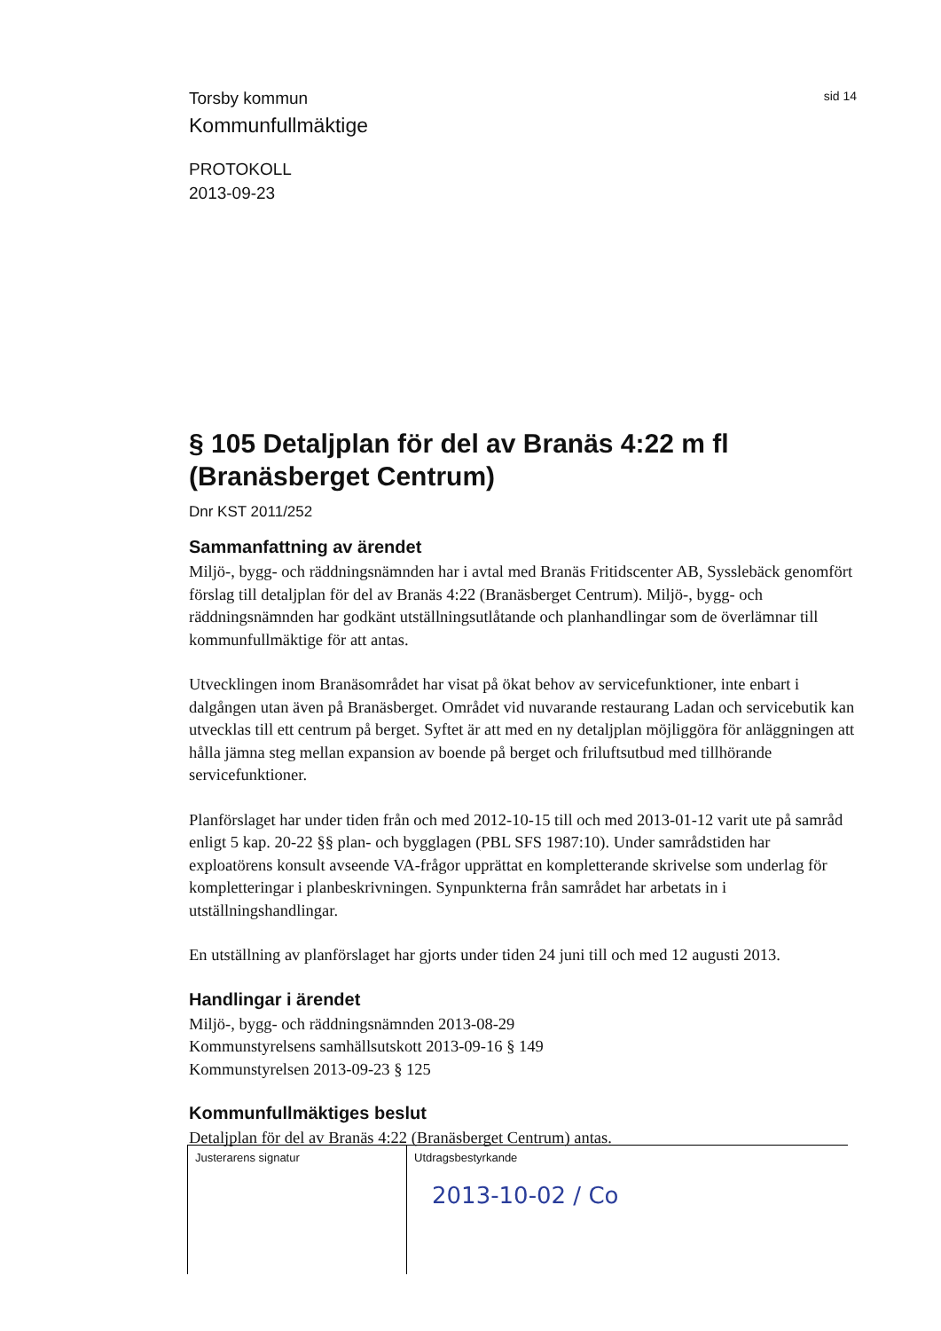Torsby kommun
sid 14
Kommunfullmäktige
PROTOKOLL
2013-09-23
§ 105 Detaljplan för del av Branäs 4:22 m fl (Branäsberget Centrum)
Dnr KST 2011/252
Sammanfattning av ärendet
Miljö-, bygg- och räddningsnämnden har i avtal med Branäs Fritidscenter AB, Sysslebäck genomfört förslag till detaljplan för del av Branäs 4:22 (Branäsberget Centrum). Miljö-, bygg- och räddningsnämnden har godkänt utställningsutlåtande och planhandlingar som de överlämnar till kommunfullmäktige för att antas.
Utvecklingen inom Branäsområdet har visat på ökat behov av servicefunktioner, inte enbart i dalgången utan även på Branäsberget. Området vid nuvarande restaurang Ladan och servicebutik kan utvecklas till ett centrum på berget. Syftet är att med en ny detaljplan möjliggöra för anläggningen att hålla jämna steg mellan expansion av boende på berget och friluftsutbud med tillhörande servicefunktioner.
Planförslaget har under tiden från och med 2012-10-15 till och med 2013-01-12 varit ute på samråd enligt 5 kap. 20-22 §§ plan- och bygglagen (PBL SFS 1987:10). Under samrådstiden har exploatörens konsult avseende VA-frågor upprättat en kompletterande skrivelse som underlag för kompletteringar i planbeskrivningen. Synpunkterna från samrådet har arbetats in i utställningshandlingar.
En utställning av planförslaget har gjorts under tiden 24 juni till och med 12 augusti 2013.
Handlingar i ärendet
Miljö-, bygg- och räddningsnämnden 2013-08-29
Kommunstyrelsens samhällsutskott 2013-09-16 § 149
Kommunstyrelsen 2013-09-23 § 125
Kommunfullmäktiges beslut
Detaljplan för del av Branäs 4:22 (Branäsberget Centrum) antas.
Justerarens signatur Utdragsbestyrkande
2013-10-02 / Co